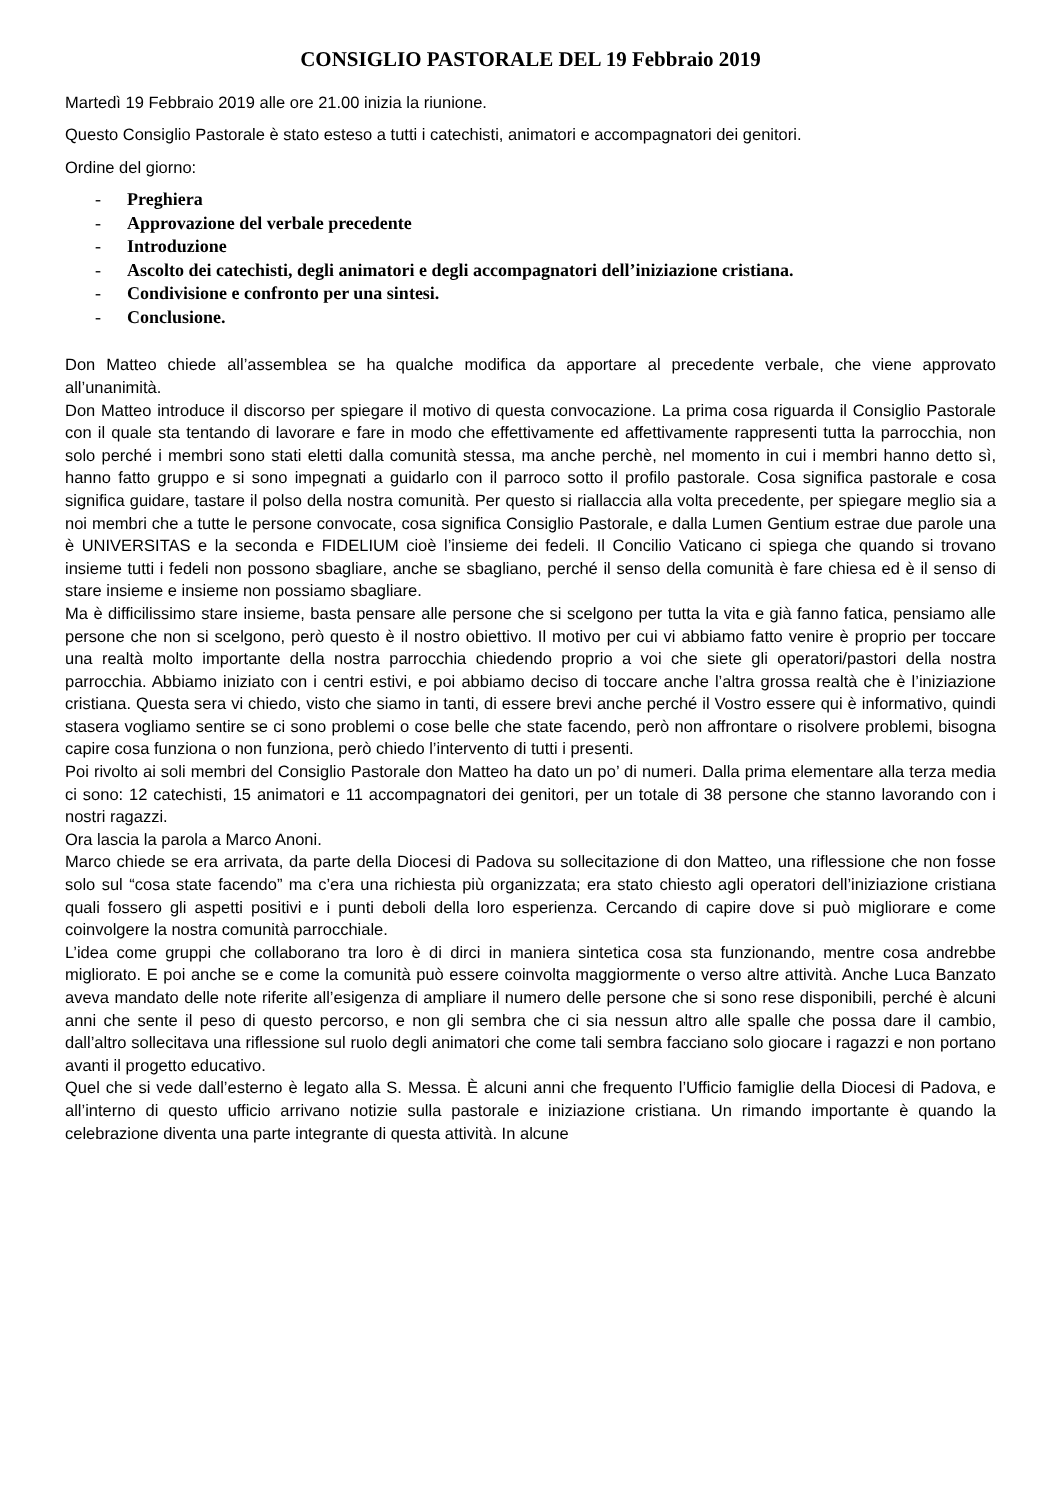CONSIGLIO PASTORALE DEL 19 Febbraio 2019
Martedì 19 Febbraio 2019 alle ore 21.00 inizia la riunione.
Questo Consiglio Pastorale è stato esteso a tutti i catechisti, animatori e accompagnatori dei genitori.
Ordine del giorno:
- Preghiera
- Approvazione del verbale precedente
- Introduzione
- Ascolto dei catechisti, degli animatori e degli accompagnatori dell’iniziazione cristiana.
- Condivisione e confronto per una sintesi.
- Conclusione.
Don Matteo chiede all’assemblea se ha qualche modifica da apportare al precedente verbale, che viene approvato all’unanimità.
Don Matteo introduce il discorso per spiegare il motivo di questa convocazione. La prima cosa riguarda il Consiglio Pastorale con il quale sta tentando di lavorare e fare in modo che effettivamente ed affettivamente rappresenti tutta la parrocchia, non solo perché i membri sono stati eletti dalla comunità stessa, ma anche perchè, nel momento in cui i membri hanno detto sì, hanno fatto gruppo e si sono impegnati a guidarlo con il parroco sotto il profilo pastorale. Cosa significa pastorale e cosa significa guidare, tastare il polso della nostra comunità. Per questo si riallaccia alla volta precedente, per spiegare meglio sia a noi membri che a tutte le persone convocate, cosa significa Consiglio Pastorale, e dalla Lumen Gentium estrae due parole una è UNIVERSITAS e la seconda e FIDELIUM cioè l’insieme dei fedeli. Il Concilio Vaticano ci spiega che quando si trovano insieme tutti i fedeli non possono sbagliare, anche se sbagliano, perché il senso della comunità è fare chiesa ed è il senso di stare insieme e insieme non possiamo sbagliare.
Ma è difficilissimo stare insieme, basta pensare alle persone che si scelgono per tutta la vita e già fanno fatica, pensiamo alle persone che non si scelgono, però questo è il nostro obiettivo. Il motivo per cui vi abbiamo fatto venire è proprio per toccare una realtà molto importante della nostra parrocchia chiedendo proprio a voi che siete gli operatori/pastori della nostra parrocchia. Abbiamo iniziato con i centri estivi, e poi abbiamo deciso di toccare anche l’altra grossa realtà che è l’iniziazione cristiana. Questa sera vi chiedo, visto che siamo in tanti, di essere brevi anche perché il Vostro essere qui è informativo, quindi stasera vogliamo sentire se ci sono problemi o cose belle che state facendo, però non affrontare o risolvere problemi, bisogna capire cosa funziona o non funziona, però chiedo l’intervento di tutti i presenti.
Poi rivolto ai soli membri del Consiglio Pastorale don Matteo ha dato un po’ di numeri. Dalla prima elementare alla terza media ci sono: 12 catechisti, 15 animatori e 11 accompagnatori dei genitori, per un totale di 38 persone che stanno lavorando con i nostri ragazzi.
Ora lascia la parola a Marco Anoni.
Marco chiede se era arrivata, da parte della Diocesi di Padova su sollecitazione di don Matteo, una riflessione che non fosse solo sul “cosa state facendo” ma c’era una richiesta più organizzata; era stato chiesto agli operatori dell’iniziazione cristiana quali fossero gli aspetti positivi e i punti deboli della loro esperienza. Cercando di capire dove si può migliorare e come coinvolgere la nostra comunità parrocchiale.
L’idea come gruppi che collaborano tra loro è di dirci in maniera sintetica cosa sta funzionando, mentre cosa andrebbe migliorato. E poi anche se e come la comunità può essere coinvolta maggiormente o verso altre attività. Anche Luca Banzato aveva mandato delle note riferite all’esigenza di ampliare il numero delle persone che si sono rese disponibili, perché è alcuni anni che sente il peso di questo percorso, e non gli sembra che ci sia nessun altro alle spalle che possa dare il cambio, dall’altro sollecitava una riflessione sul ruolo degli animatori che come tali sembra facciano solo giocare i ragazzi e non portano avanti il progetto educativo.
Quel che si vede dall’esterno è legato alla S. Messa. È alcuni anni che frequento l’Ufficio famiglie della Diocesi di Padova, e all’interno di questo ufficio arrivano notizie sulla pastorale e iniziazione cristiana. Un rimando importante è quando la celebrazione diventa una parte integrante di questa attività. In alcune